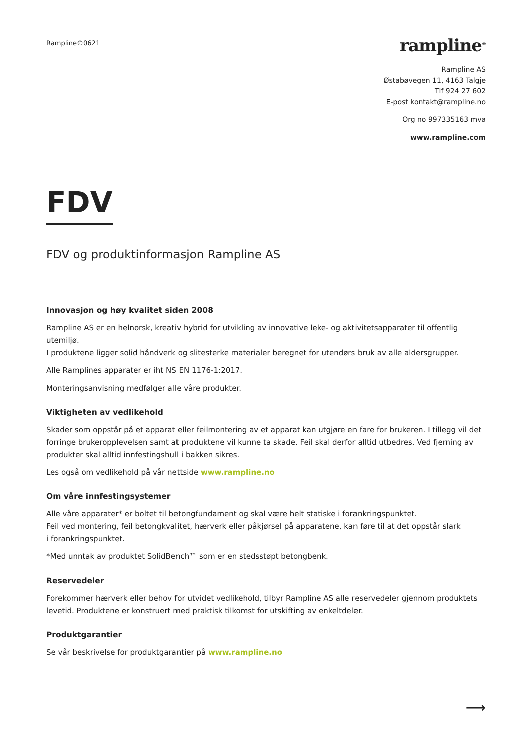Rampline©0621
rampline<sup>®</sup>
Rampline AS
Østabøvegen 11, 4163 Talgje
Tlf 924 27 602
E-post kontakt@rampline.no
Org no 997335163 mva
www.rampline.com
FDV
FDV og produktinformasjon Rampline AS
Innovasjon og høy kvalitet siden 2008
Rampline AS er en helnorsk, kreativ hybrid for utvikling av innovative leke- og aktivitetsapparater til offentlig utemiljø.
I produktene ligger solid håndverk og slitesterke materialer beregnet for utendørs bruk av alle aldersgrupper.
Alle Ramplines apparater er iht NS EN 1176-1:2017.
Monteringsanvisning medfølger alle våre produkter.
Viktigheten av vedlikehold
Skader som oppstår på et apparat eller feilmontering av et apparat kan utgjøre en fare for brukeren. I tillegg vil det forringe brukeropplevelsen samt at produktene vil kunne ta skade. Feil skal derfor alltid utbedres. Ved fjerning av produkter skal alltid innfestingshull i bakken sikres.
Les også om vedlikehold på vår nettside www.rampline.no
Om våre innfestingsystemer
Alle våre apparater* er boltet til betongfundament og skal være helt statiske i forankringspunktet.
Feil ved montering, feil betongkvalitet, hærverk eller påkjørsel på apparatene, kan føre til at det oppstår slark
i forankringspunktet.
*Med unntak av produktet SolidBench™ som er en stedsstøpt betongbenk.
Reservedeler
Forekommer hærverk eller behov for utvidet vedlikehold, tilbyr Rampline AS alle reservedeler gjennom produktets levetid. Produktene er konstruert med praktisk tilkomst for utskifting av enkeltdeler.
Produktgarantier
Se vår beskrivelse for produktgarantier på www.rampline.no
⟶